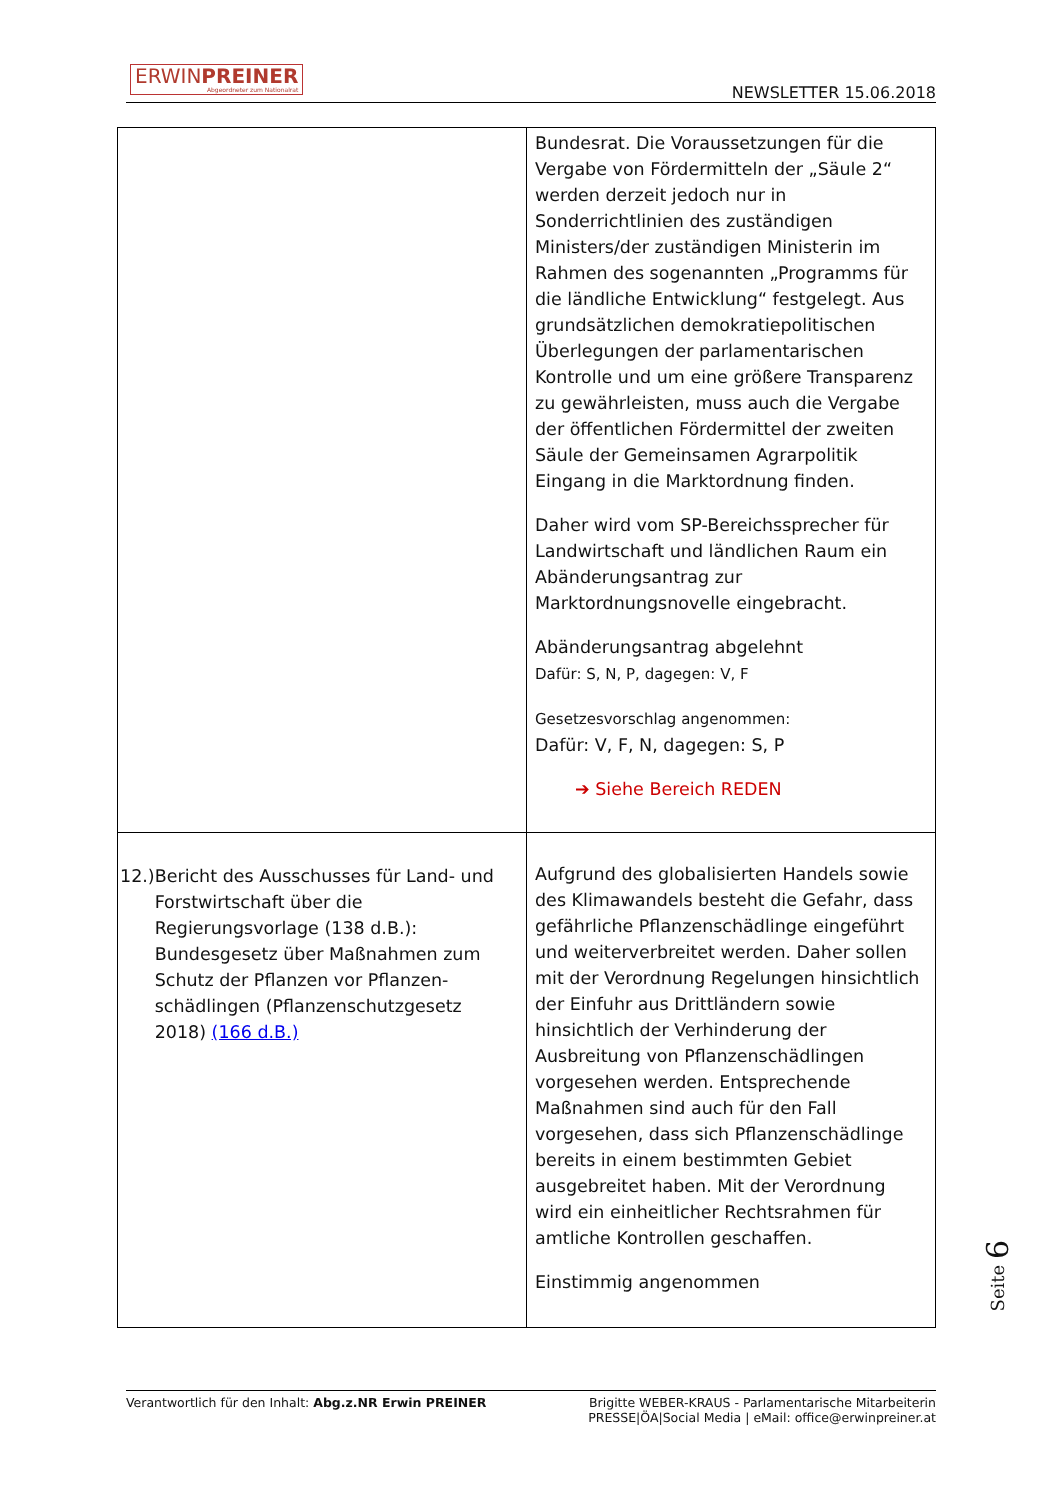ERWINPREINER
Abgeordneter zum Nationalrat
NEWSLETTER 15.06.2018
| | Bundesrat. Die Voraussetzungen für die Vergabe von Fördermitteln der „Säule 2“ werden derzeit jedoch nur in Sonderrichtlinien des zuständigen Ministers/der zuständigen Ministerin im Rahmen des sogenannten „Programms für die ländliche Entwicklung“ festgelegt. Aus grundsätzlichen demokratiepolitischen Überlegungen der parlamentarischen Kontrolle und um eine größere Transparenz zu gewährleisten, muss auch die Vergabe der öffentlichen Fördermittel der zweiten Säule der Gemeinsamen Agrarpolitik Eingang in die Marktordnung finden. Daher wird vom SP-Bereichssprecher für Landwirtschaft und ländlichen Raum ein Abänderungsantrag zur Marktordnungsnovelle eingebracht. Abänderungsantrag abgelehnt Dafür: S, N, P, dagegen: V, F Gesetzesvorschlag angenommen: Dafür: V, F, N, dagegen: S, P ➔ Siehe Bereich REDEN |
| 12.) Bericht des Ausschusses für Land- und Forstwirtschaft über die Regierungsvorlage (138 d.B.): Bundesgesetz über Maßnahmen zum Schutz der Pflanzen vor Pflanzen-schädlingen (Pflanzenschutzgesetz 2018) (166 d.B.) | Aufgrund des globalisierten Handels sowie des Klimawandels besteht die Gefahr, dass gefährliche Pflanzenschädlinge eingeführt und weiterverbreitet werden. Daher sollen mit der Verordnung Regelungen hinsichtlich der Einfuhr aus Drittländern sowie hinsichtlich der Verhinderung der Ausbreitung von Pflanzenschädlingen vorgesehen werden. Entsprechende Maßnahmen sind auch für den Fall vorgesehen, dass sich Pflanzenschädlinge bereits in einem bestimmten Gebiet ausgebreitet haben. Mit der Verordnung wird ein einheitlicher Rechtsrahmen für amtliche Kontrollen geschaffen. Einstimmig angenommen |
Seite 6
Verantwortlich für den Inhalt: Abg.z.NR Erwin PREINER
Brigitte WEBER-KRAUS - Parlamentarische Mitarbeiterin
PRESSE|ÖA|Social Media | eMail: office@erwinpreiner.at